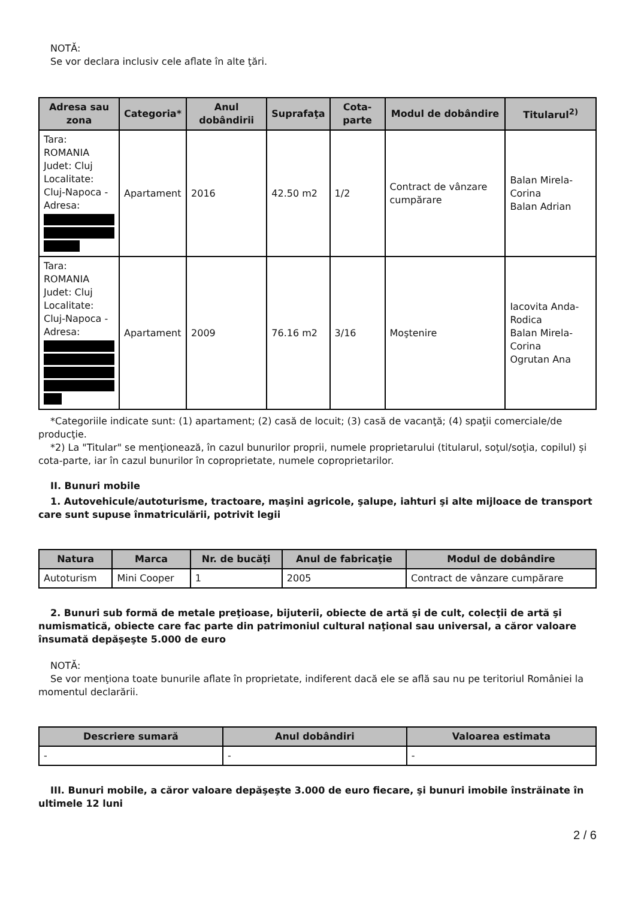NOTĂ:
Se vor declara inclusiv cele aflate în alte ţări.
| Adresa sau zona | Categoria* | Anul dobândirii | Suprafaţa | Cota-parte | Modul de dobândire | Titularul<sup>2)</sup> |
| --- | --- | --- | --- | --- | --- | --- |
| Tara: ROMANIA Judet: Cluj Localitate: Cluj-Napoca - Adresa: | Apartament | 2016 | 42.50 m2 | 1/2 | Contract de vânzare cumpărare | Balan Mirela-Corina Balan Adrian |
| Tara: ROMANIA Judet: Cluj Localitate: Cluj-Napoca - Adresa: | Apartament | 2009 | 76.16 m2 | 3/16 | Moştenire | Iacovita Anda-Rodica Balan Mirela-Corina Ogrutan Ana |
*Categoriile indicate sunt: (1) apartament; (2) casă de locuit; (3) casă de vacanţă; (4) spaţii comerciale/de producţie.
*2) La "Titular" se menţionează, în cazul bunurilor proprii, numele proprietarului (titularul, soţul/soţia, copilul) și cota-parte, iar în cazul bunurilor în coproprietate, numele coproprietarilor.
II. Bunuri mobile
1. Autovehicule/autoturisme, tractoare, maşini agricole, şalupe, iahturi şi alte mijloace de transport care sunt supuse înmatriculării, potrivit legii
| Natura | Marca | Nr. de bucăţi | Anul de fabricaţie | Modul de dobândire |
| --- | --- | --- | --- | --- |
| Autoturism | Mini Cooper | 1 | 2005 | Contract de vânzare cumpărare |
2. Bunuri sub formă de metale preţioase, bijuterii, obiecte de artă şi de cult, colecţii de artă şi numismatică, obiecte care fac parte din patrimoniul cultural naţional sau universal, a căror valoare însumată depăşeşte 5.000 de euro
NOTĂ:
Se vor menţiona toate bunurile aflate în proprietate, indiferent dacă ele se află sau nu pe teritoriul României la momentul declarării.
| Descriere sumară | Anul dobândiri | Valoarea estimata |
| --- | --- | --- |
| - | - | - |
III. Bunuri mobile, a căror valoare depăşeşte 3.000 de euro fiecare, şi bunuri imobile înstrăinate în ultimele 12 luni
2 / 6